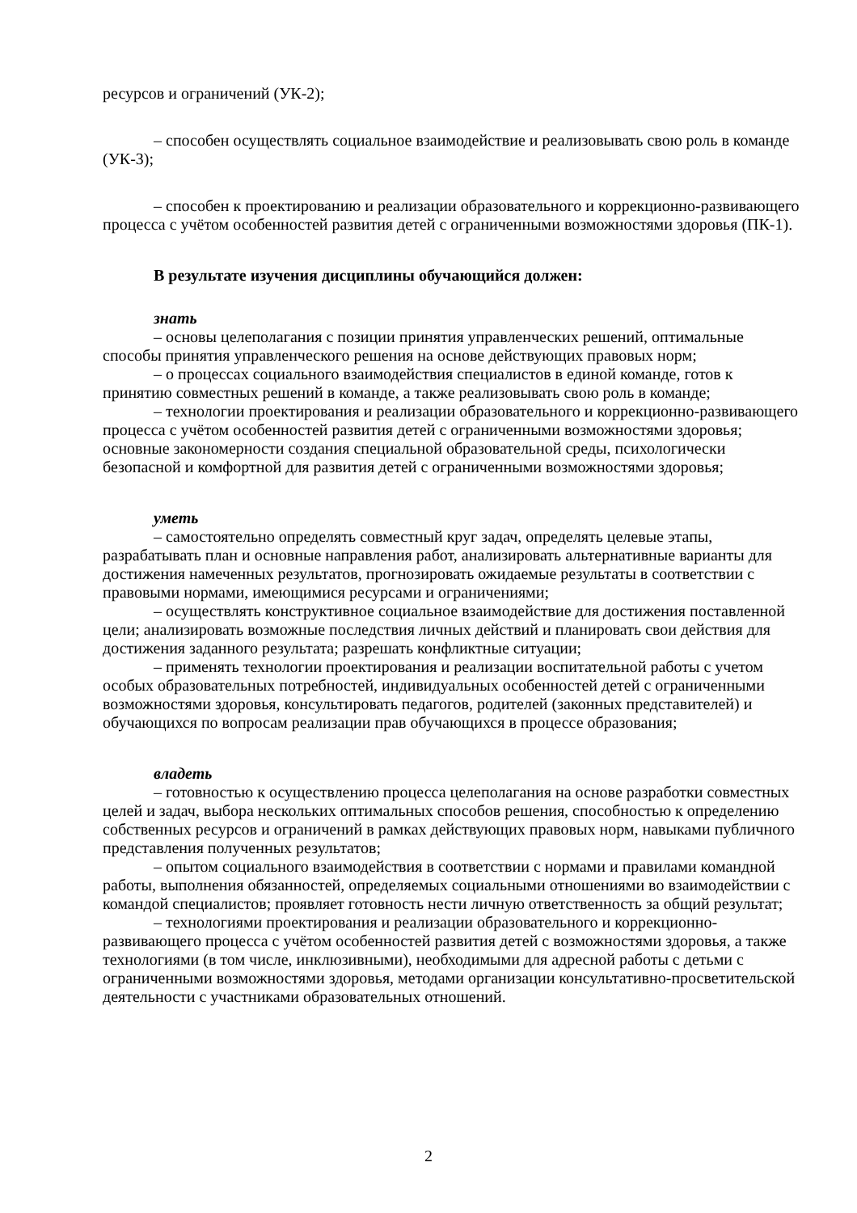ресурсов и ограничений (УК-2);
– способен осуществлять социальное взаимодействие и реализовывать свою роль в команде (УК-3);
– способен к проектированию и реализации образовательного и коррекционно-развивающего процесса с учётом особенностей развития детей с ограниченными возможностями здоровья (ПК-1).
В результате изучения дисциплины обучающийся должен:
знать
– основы целеполагания с позиции принятия управленческих решений, оптимальные способы принятия управленческого решения на основе действующих правовых норм;
– о процессах социального взаимодействия специалистов в единой команде, готов к принятию совместных решений в команде, а также реализовывать свою роль в команде;
– технологии проектирования и реализации образовательного и коррекционно-развивающего процесса с учётом особенностей развития детей с ограниченными возможностями здоровья; основные закономерности создания специальной образовательной среды, психологически безопасной и комфортной для развития детей с ограниченными возможностями здоровья;
уметь
– самостоятельно определять совместный круг задач, определять целевые этапы, разрабатывать план и основные направления работ, анализировать альтернативные варианты для достижения намеченных результатов, прогнозировать ожидаемые результаты в соответствии с правовыми нормами, имеющимися ресурсами и ограничениями;
– осуществлять конструктивное социальное взаимодействие для достижения поставленной цели; анализировать возможные последствия личных действий и планировать свои действия для достижения заданного результата; разрешать конфликтные ситуации;
– применять технологии проектирования и реализации воспитательной работы с учетом особых образовательных потребностей, индивидуальных особенностей детей с ограниченными возможностями здоровья, консультировать педагогов, родителей (законных представителей) и обучающихся по вопросам реализации прав обучающихся в процессе образования;
владеть
– готовностью к осуществлению процесса целеполагания на основе разработки совместных целей и задач, выбора нескольких оптимальных способов решения, способностью к определению собственных ресурсов и ограничений в рамках действующих правовых норм, навыками публичного представления полученных результатов;
– опытом социального взаимодействия в соответствии с нормами и правилами командной работы, выполнения обязанностей, определяемых социальными отношениями во взаимодействии с командой специалистов; проявляет готовность нести личную ответственность за общий результат;
– технологиями проектирования и реализации образовательного и коррекционно-развивающего процесса с учётом особенностей развития детей с возможностями здоровья, а также технологиями (в том числе, инклюзивными), необходимыми для адресной работы с детьми с ограниченными возможностями здоровья, методами организации консультативно-просветительской деятельности с участниками образовательных отношений.
2